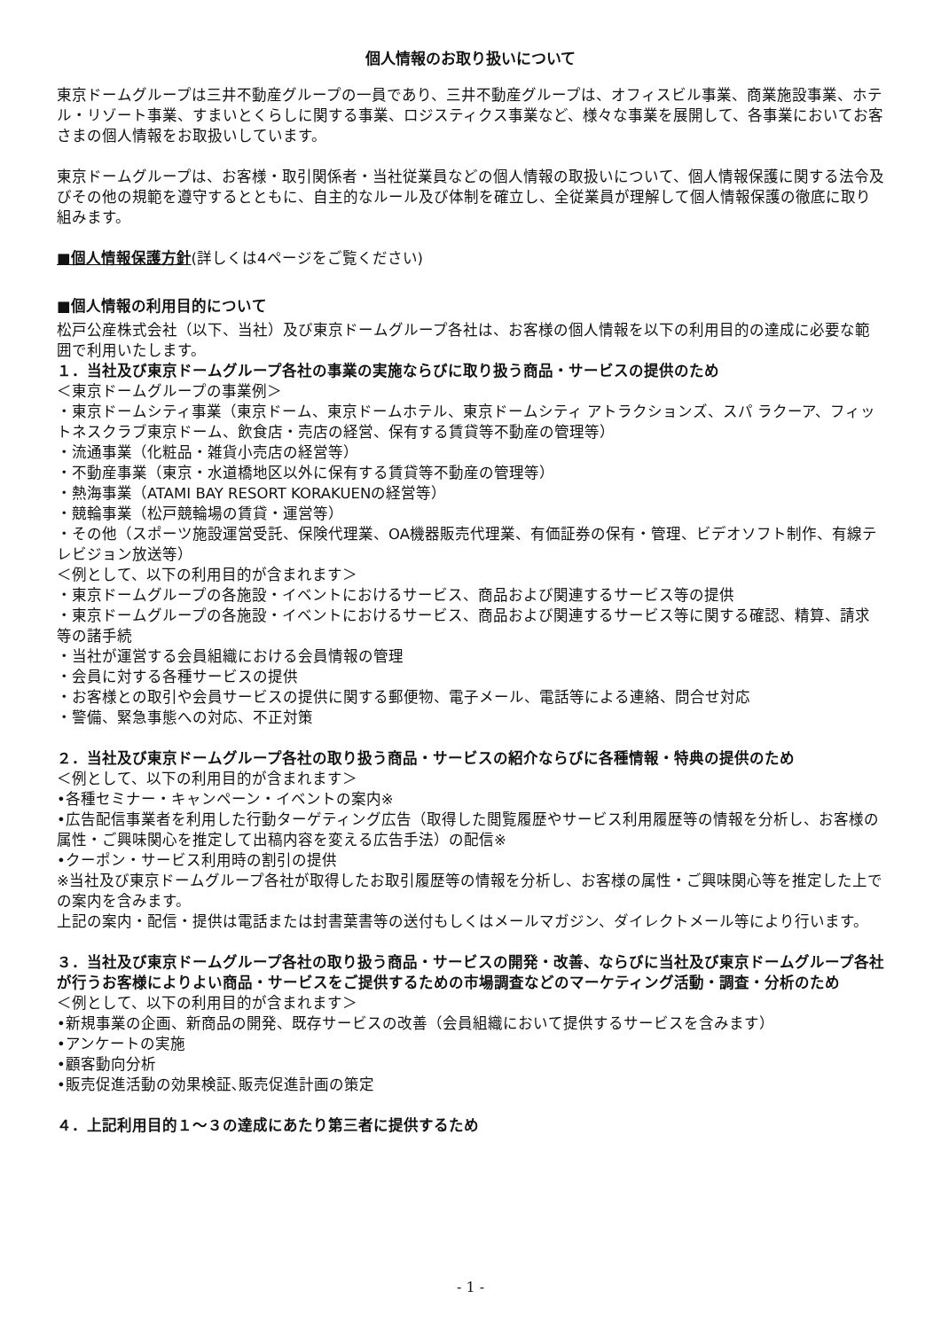個人情報のお取り扱いについて
東京ドームグループは三井不動産グループの一員であり、三井不動産グループは、オフィスビル事業、商業施設事業、ホテル・リゾート事業、すまいとくらしに関する事業、ロジスティクス事業など、様々な事業を展開して、各事業においてお客さまの個人情報をお取扱いしています。
東京ドームグループは、お客様・取引関係者・当社従業員などの個人情報の取扱いについて、個人情報保護に関する法令及びその他の規範を遵守するとともに、自主的なルール及び体制を確立し、全従業員が理解して個人情報保護の徹底に取り組みます。
■個人情報保護方針(詳しくは4ページをご覧ください)
■個人情報の利用目的について
松戸公産株式会社（以下、当社）及び東京ドームグループ各社は、お客様の個人情報を以下の利用目的の達成に必要な範囲で利用いたします。
１．当社及び東京ドームグループ各社の事業の実施ならびに取り扱う商品・サービスの提供のため
＜東京ドームグループの事業例＞
・東京ドームシティ事業（東京ドーム、東京ドームホテル、東京ドームシティ アトラクションズ、スパ ラクーア、フィットネスクラブ東京ドーム、飲食店・売店の経営、保有する賃貸等不動産の管理等）
・流通事業（化粧品・雑貨小売店の経営等）
・不動産事業（東京・水道橋地区以外に保有する賃貸等不動産の管理等）
・熱海事業（ATAMI BAY RESORT KORAKUENの経営等）
・競輪事業（松戸競輪場の賃貸・運営等）
・その他（スポーツ施設運営受託、保険代理業、OA機器販売代理業、有価証券の保有・管理、ビデオソフト制作、有線テレビジョン放送等）
＜例として、以下の利用目的が含まれます＞
・東京ドームグループの各施設・イベントにおけるサービス、商品および関連するサービス等の提供
・東京ドームグループの各施設・イベントにおけるサービス、商品および関連するサービス等に関する確認、精算、請求等の諸手続
・当社が運営する会員組織における会員情報の管理
・会員に対する各種サービスの提供
・お客様との取引や会員サービスの提供に関する郵便物、電子メール、電話等による連絡、問合せ対応
・警備、緊急事態への対応、不正対策
２．当社及び東京ドームグループ各社の取り扱う商品・サービスの紹介ならびに各種情報・特典の提供のため
＜例として、以下の利用目的が含まれます＞
•各種セミナー・キャンペーン・イベントの案内※
•広告配信事業者を利用した行動ターゲティング広告（取得した閲覧履歴やサービス利用履歴等の情報を分析し、お客様の属性・ご興味関心を推定して出稿内容を変える広告手法）の配信※
•クーポン・サービス利用時の割引の提供
※当社及び東京ドームグループ各社が取得したお取引履歴等の情報を分析し、お客様の属性・ご興味関心等を推定した上での案内を含みます。
上記の案内・配信・提供は電話または封書葉書等の送付もしくはメールマガジン、ダイレクトメール等により行います。
３．当社及び東京ドームグループ各社の取り扱う商品・サービスの開発・改善、ならびに当社及び東京ドームグループ各社が行うお客様によりよい商品・サービスをご提供するための市場調査などのマーケティング活動・調査・分析のため
＜例として、以下の利用目的が含まれます＞
•新規事業の企画、新商品の開発、既存サービスの改善（会員組織において提供するサービスを含みます）
•アンケートの実施
•顧客動向分析
•販売促進活動の効果検証､販売促進計画の策定
４．上記利用目的１～３の達成にあたり第三者に提供するため
- 1 -